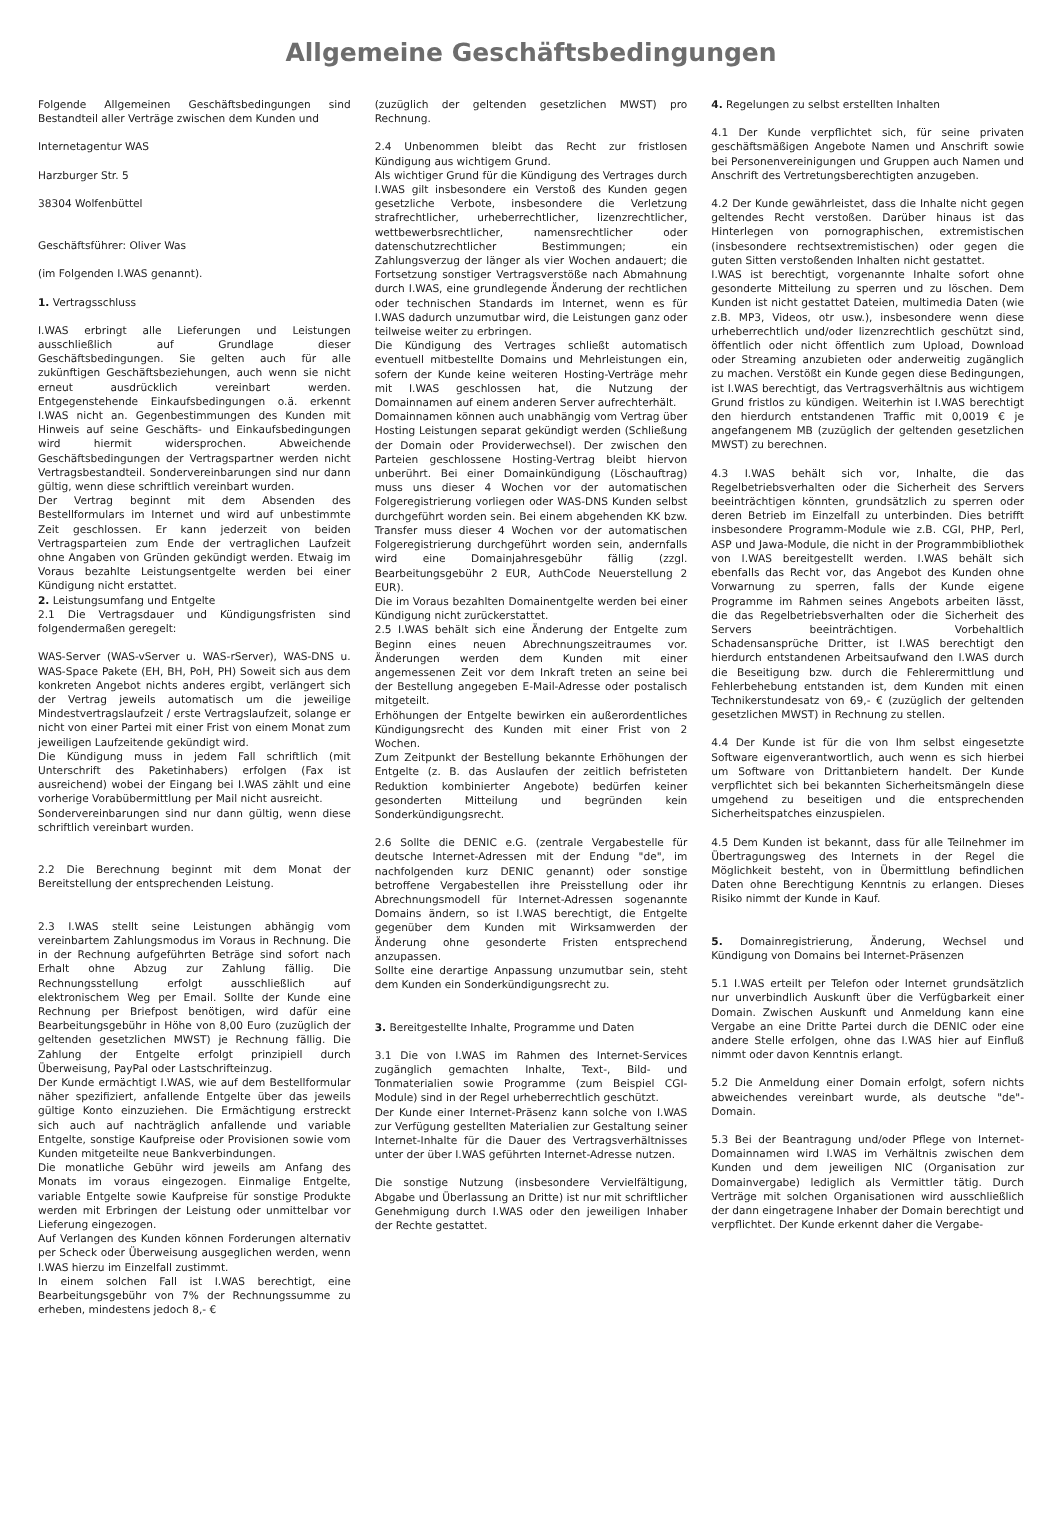Allgemeine Geschäftsbedingungen
Folgende Allgemeinen Geschäftsbedingungen sind Bestandteil aller Verträge zwischen dem Kunden und
Internetagentur WAS
Harzburger Str. 5
38304 Wolfenbüttel
Geschäftsführer: Oliver Was
(im Folgenden I.WAS genannt).
1. Vertragsschluss
I.WAS erbringt alle Lieferungen und Leistungen ausschließlich auf Grundlage dieser Geschäftsbedingungen. Sie gelten auch für alle zukünftigen Geschäftsbeziehungen, auch wenn sie nicht erneut ausdrücklich vereinbart werden. Entgegenstehende Einkaufsbedingungen o.ä. erkennt I.WAS nicht an. Gegenbestimmungen des Kunden mit Hinweis auf seine Geschäfts- und Einkaufsbedingungen wird hiermit widersprochen. Abweichende Geschäftsbedingungen der Vertragspartner werden nicht Vertragsbestandteil. Sondervereinbarungen sind nur dann gültig, wenn diese schriftlich vereinbart wurden.
Der Vertrag beginnt mit dem Absenden des Bestellformulars im Internet und wird auf unbestimmte Zeit geschlossen. Er kann jederzeit von beiden Vertragsparteien zum Ende der vertraglichen Laufzeit ohne Angaben von Gründen gekündigt werden. Etwaig im Voraus bezahlte Leistungsentgelte werden bei einer Kündigung nicht erstattet.
2. Leistungsumfang und Entgelte
2.1 Die Vertragsdauer und Kündigungsfristen sind folgendermaßen geregelt:
WAS-Server (WAS-vServer u. WAS-rServer), WAS-DNS u. WAS-Space Pakete (EH, BH, PoH, PH) Soweit sich aus dem konkreten Angebot nichts anderes ergibt, verlängert sich der Vertrag jeweils automatisch um die jeweilige Mindestvertragslaufzeit / erste Vertragslaufzeit, solange er nicht von einer Partei mit einer Frist von einem Monat zum jeweiligen Laufzeitende gekündigt wird.
Die Kündigung muss in jedem Fall schriftlich (mit Unterschrift des Paketinhabers) erfolgen (Fax ist ausreichend) wobei der Eingang bei I.WAS zählt und eine vorherige Vorabübermittlung per Mail nicht ausreicht.
Sondervereinbarungen sind nur dann gültig, wenn diese schriftlich vereinbart wurden.
2.2 Die Berechnung beginnt mit dem Monat der Bereitstellung der entsprechenden Leistung.
2.3 I.WAS stellt seine Leistungen abhängig vom vereinbartem Zahlungsmodus im Voraus in Rechnung. Die in der Rechnung aufgeführten Beträge sind sofort nach Erhalt ohne Abzug zur Zahlung fällig. Die Rechnungsstellung erfolgt ausschließlich auf elektronischem Weg per Email. Sollte der Kunde eine Rechnung per Briefpost benötigen, wird dafür eine Bearbeitungsgebühr in Höhe von 8,00 Euro (zuzüglich der geltenden gesetzlichen MWST) je Rechnung fällig. Die Zahlung der Entgelte erfolgt prinzipiell durch Überweisung, PayPal oder Lastschrifteinzug.
Der Kunde ermächtigt I.WAS, wie auf dem Bestellformular näher spezifiziert, anfallende Entgelte über das jeweils gültige Konto einzuziehen. Die Ermächtigung erstreckt sich auch auf nachträglich anfallende und variable Entgelte, sonstige Kaufpreise oder Provisionen sowie vom Kunden mitgeteilte neue Bankverbindungen.
Die monatliche Gebühr wird jeweils am Anfang des Monats im voraus eingezogen. Einmalige Entgelte, variable Entgelte sowie Kaufpreise für sonstige Produkte werden mit Erbringen der Leistung oder unmittelbar vor Lieferung eingezogen.
Auf Verlangen des Kunden können Forderungen alternativ per Scheck oder Überweisung ausgeglichen werden, wenn I.WAS hierzu im Einzelfall zustimmt.
In einem solchen Fall ist I.WAS berechtigt, eine Bearbeitungsgebühr von 7% der Rechnungssumme zu erheben, mindestens jedoch 8,- €
(zuzüglich der geltenden gesetzlichen MWST) pro Rechnung.
2.4 Unbenommen bleibt das Recht zur fristlosen Kündigung aus wichtigem Grund.
Als wichtiger Grund für die Kündigung des Vertrages durch I.WAS gilt insbesondere ein Verstoß des Kunden gegen gesetzliche Verbote, insbesondere die Verletzung strafrechtlicher, urheberrechtlicher, lizenzrechtlicher, wettbewerbsrechtlicher, namensrechtlicher oder datenschutzrechtlicher Bestimmungen; ein Zahlungsverzug der länger als vier Wochen andauert; die Fortsetzung sonstiger Vertragsverstöße nach Abmahnung durch I.WAS, eine grundlegende Änderung der rechtlichen oder technischen Standards im Internet, wenn es für I.WAS dadurch unzumutbar wird, die Leistungen ganz oder teilweise weiter zu erbringen.
Die Kündigung des Vertrages schließt automatisch eventuell mitbestellte Domains und Mehrleistungen ein, sofern der Kunde keine weiteren Hosting-Verträge mehr mit I.WAS geschlossen hat, die Nutzung der Domainnamen auf einem anderen Server aufrechterhält.
Domainnamen können auch unabhängig vom Vertrag über Hosting Leistungen separat gekündigt werden (Schließung der Domain oder Providerwechsel). Der zwischen den Parteien geschlossene Hosting-Vertrag bleibt hiervon unberührt. Bei einer Domainkündigung (Löschauftrag) muss uns dieser 4 Wochen vor der automatischen Folgeregistrierung vorliegen oder WAS-DNS Kunden selbst durchgeführt worden sein. Bei einem abgehenden KK bzw. Transfer muss dieser 4 Wochen vor der automatischen Folgeregistrierung durchgeführt worden sein, andernfalls wird eine Domainjahresgebühr fällig (zzgl. Bearbeitungsgebühr 2 EUR, AuthCode Neuerstellung 2 EUR).
Die im Voraus bezahlten Domainentgelte werden bei einer Kündigung nicht zurückerstattet.
2.5 I.WAS behält sich eine Änderung der Entgelte zum Beginn eines neuen Abrechnungszeitraumes vor. Änderungen werden dem Kunden mit einer angemessenen Zeit vor dem Inkraft treten an seine bei der Bestellung angegeben E-Mail-Adresse oder postalisch mitgeteilt.
Erhöhungen der Entgelte bewirken ein außerordentliches Kündigungsrecht des Kunden mit einer Frist von 2 Wochen.
Zum Zeitpunkt der Bestellung bekannte Erhöhungen der Entgelte (z. B. das Auslaufen der zeitlich befristeten Reduktion kombinierter Angebote) bedürfen keiner gesonderten Mitteilung und begründen kein Sonderkündigungsrecht.
2.6 Sollte die DENIC e.G. (zentrale Vergabestelle für deutsche Internet-Adressen mit der Endung "de", im nachfolgenden kurz DENIC genannt) oder sonstige betroffene Vergabestellen ihre Preisstellung oder ihr Abrechnungsmodell für Internet-Adressen sogenannte Domains ändern, so ist I.WAS berechtigt, die Entgelte gegenüber dem Kunden mit Wirksamwerden der Änderung ohne gesonderte Fristen entsprechend anzupassen.
Sollte eine derartige Anpassung unzumutbar sein, steht dem Kunden ein Sonderkündigungsrecht zu.
3. Bereitgestellte Inhalte, Programme und Daten
3.1 Die von I.WAS im Rahmen des Internet-Services zugänglich gemachten Inhalte, Text-, Bild- und Tonmaterialien sowie Programme (zum Beispiel CGI-Module) sind in der Regel urheberrechtlich geschützt.
Der Kunde einer Internet-Präsenz kann solche von I.WAS zur Verfügung gestellten Materialien zur Gestaltung seiner Internet-Inhalte für die Dauer des Vertragsverhältnisses unter der über I.WAS geführten Internet-Adresse nutzen.
Die sonstige Nutzung (insbesondere Vervielfältigung, Abgabe und Überlassung an Dritte) ist nur mit schriftlicher Genehmigung durch I.WAS oder den jeweiligen Inhaber der Rechte gestattet.
4. Regelungen zu selbst erstellten Inhalten
4.1 Der Kunde verpflichtet sich, für seine privaten geschäftsmäßigen Angebote Namen und Anschrift sowie bei Personenvereinigungen und Gruppen auch Namen und Anschrift des Vertretungsberechtigten anzugeben.
4.2 Der Kunde gewährleistet, dass die Inhalte nicht gegen geltendes Recht verstoßen. Darüber hinaus ist das Hinterlegen von pornographischen, extremistischen (insbesondere rechtsextremistischen) oder gegen die guten Sitten verstoßenden Inhalten nicht gestattet.
I.WAS ist berechtigt, vorgenannte Inhalte sofort ohne gesonderte Mitteilung zu sperren und zu löschen. Dem Kunden ist nicht gestattet Dateien, multimedia Daten (wie z.B. MP3, Videos, otr usw.), insbesondere wenn diese urheberrechtlich und/oder lizenzrechtlich geschützt sind, öffentlich oder nicht öffentlich zum Upload, Download oder Streaming anzubieten oder anderweitig zugänglich zu machen. Verstößt ein Kunde gegen diese Bedingungen, ist I.WAS berechtigt, das Vertragsverhältnis aus wichtigem Grund fristlos zu kündigen. Weiterhin ist I.WAS berechtigt den hierdurch entstandenen Traffic mit 0,0019 € je angefangenem MB (zuzüglich der geltenden gesetzlichen MWST) zu berechnen.
4.3 I.WAS behält sich vor, Inhalte, die das Regelbetriebsverhalten oder die Sicherheit des Servers beeinträchtigen könnten, grundsätzlich zu sperren oder deren Betrieb im Einzelfall zu unterbinden. Dies betrifft insbesondere Programm-Module wie z.B. CGI, PHP, Perl, ASP und Jawa-Module, die nicht in der Programmbibliothek von I.WAS bereitgestellt werden. I.WAS behält sich ebenfalls das Recht vor, das Angebot des Kunden ohne Vorwarnung zu sperren, falls der Kunde eigene Programme im Rahmen seines Angebots arbeiten lässt, die das Regelbetriebsverhalten oder die Sicherheit des Servers beeinträchtigen. Vorbehaltlich Schadensansprüche Dritter, ist I.WAS berechtigt den hierdurch entstandenen Arbeitsaufwand den I.WAS durch die Beseitigung bzw. durch die Fehlerermittlung und Fehlerbehebung entstanden ist, dem Kunden mit einen Technikerstundesatz von 69,- € (zuzüglich der geltenden gesetzlichen MWST) in Rechnung zu stellen.
4.4 Der Kunde ist für die von Ihm selbst eingesetzte Software eigenverantwortlich, auch wenn es sich hierbei um Software von Drittanbietern handelt. Der Kunde verpflichtet sich bei bekannten Sicherheitsmängeln diese umgehend zu beseitigen und die entsprechenden Sicherheitspatches einzuspielen.
4.5 Dem Kunden ist bekannt, dass für alle Teilnehmer im Übertragungsweg des Internets in der Regel die Möglichkeit besteht, von in Übermittlung befindlichen Daten ohne Berechtigung Kenntnis zu erlangen. Dieses Risiko nimmt der Kunde in Kauf.
5. Domainregistrierung, Änderung, Wechsel und Kündigung von Domains bei Internet-Präsenzen
5.1 I.WAS erteilt per Telefon oder Internet grundsätzlich nur unverbindlich Auskunft über die Verfügbarkeit einer Domain. Zwischen Auskunft und Anmeldung kann eine Vergabe an eine Dritte Partei durch die DENIC oder eine andere Stelle erfolgen, ohne das I.WAS hier auf Einfluß nimmt oder davon Kenntnis erlangt.
5.2 Die Anmeldung einer Domain erfolgt, sofern nichts abweichendes vereinbart wurde, als deutsche "de"- Domain.
5.3 Bei der Beantragung und/oder Pflege von Internet-Domainnamen wird I.WAS im Verhältnis zwischen dem Kunden und dem jeweiligen NIC (Organisation zur Domainvergabe) lediglich als Vermittler tätig. Durch Verträge mit solchen Organisationen wird ausschließlich der dann eingetragene Inhaber der Domain berechtigt und verpflichtet. Der Kunde erkennt daher die Vergabe-